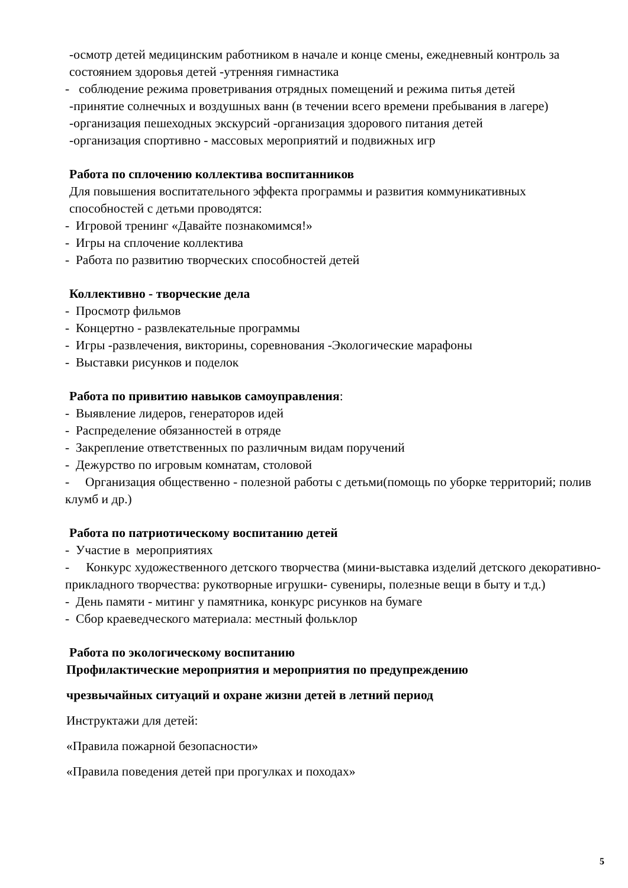-осмотр детей медицинским работником в начале и конце смены, ежедневный контроль за состоянием здоровья детей -утренняя гимнастика
- соблюдение режима проветривания отрядных помещений и режима питья детей
-принятие солнечных и воздушных ванн (в течении всего времени пребывания в лагере)
-организация пешеходных экскурсий -организация здорового питания детей
-организация спортивно - массовых мероприятий и подвижных игр
Работа по сплочению коллектива воспитанников
Для повышения воспитательного эффекта программы и развития коммуникативных способностей с детьми проводятся:
- Игровой тренинг «Давайте познакомимся!»
- Игры на сплочение коллектива
- Работа по развитию творческих способностей детей
Коллективно - творческие дела
- Просмотр фильмов
- Концертно - развлекательные программы
- Игры -развлечения, викторины, соревнования -Экологические марафоны
- Выставки рисунков и поделок
Работа по привитию навыков самоуправления:
- Выявление лидеров, генераторов идей
- Распределение обязанностей в отряде
- Закрепление ответственных по различным видам поручений
- Дежурство по игровым комнатам, столовой
- Организация общественно - полезной работы с детьми(помощь по уборке территорий; полив клумб и др.)
Работа по патриотическому воспитанию детей
- Участие в мероприятиях
- Конкурс художественного детского творчества (мини-выставка изделий детского декоративно-прикладного творчества: рукотворные игрушки- сувениры, полезные вещи в быту и т.д.)
- День памяти - митинг у памятника, конкурс рисунков на бумаге
- Сбор краеведческого материала: местный фольклор
Работа по экологическому воспитанию
Профилактические мероприятия и мероприятия по предупреждению
чрезвычайных ситуаций и охране жизни детей в летний период
Инструктажи для детей:
«Правила пожарной безопасности»
«Правила поведения детей при прогулках и походах»
5